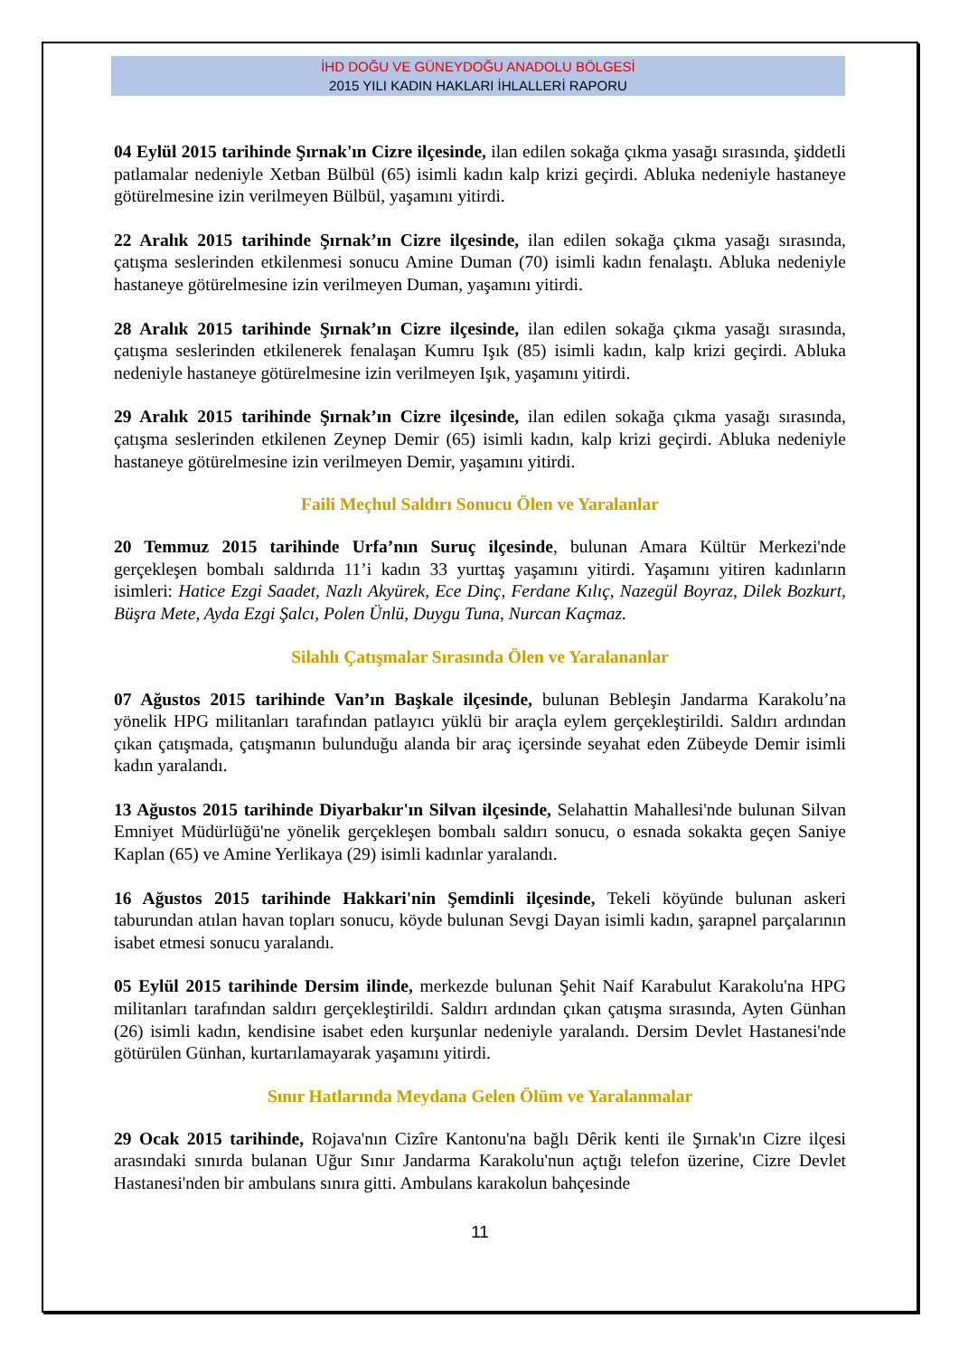İHD DOĞU VE GÜNEYDOĞU ANADOLU BÖLGESİ
2015 YILI KADIN HAKLARI İHLALLERİ RAPORU
04 Eylül 2015 tarihinde Şırnak'ın Cizre ilçesinde, ilan edilen sokağa çıkma yasağı sırasında, şiddetli patlamalar nedeniyle Xetban Bülbül (65) isimli kadın kalp krizi geçirdi. Abluka nedeniyle hastaneye götürelmesine izin verilmeyen Bülbül, yaşamını yitirdi.
22 Aralık 2015 tarihinde Şırnak’ın Cizre ilçesinde, ilan edilen sokağa çıkma yasağı sırasında, çatışma seslerinden etkilenmesi sonucu Amine Duman (70) isimli kadın fenalaştı. Abluka nedeniyle hastaneye götürelmesine izin verilmeyen Duman, yaşamını yitirdi.
28 Aralık 2015 tarihinde Şırnak’ın Cizre ilçesinde, ilan edilen sokağa çıkma yasağı sırasında, çatışma seslerinden etkilenerek fenalaşan Kumru Işık (85) isimli kadın, kalp krizi geçirdi. Abluka nedeniyle hastaneye götürelmesine izin verilmeyen Işık, yaşamını yitirdi.
29 Aralık 2015 tarihinde Şırnak’ın Cizre ilçesinde, ilan edilen sokağa çıkma yasağı sırasında, çatışma seslerinden etkilenen Zeynep Demir (65) isimli kadın, kalp krizi geçirdi. Abluka nedeniyle hastaneye götürelmesine izin verilmeyen Demir, yaşamını yitirdi.
Faili Meçhul Saldırı Sonucu Ölen ve Yaralanlar
20 Temmuz 2015 tarihinde Urfa’nın Suruç ilçesinde, bulunan Amara Kültür Merkezi'nde gerçekleşen bombalı saldırıda 11’i kadın 33 yurttaş yaşamını yitirdi. Yaşamını yitiren kadınların isimleri: Hatice Ezgi Saadet, Nazlı Akyürek, Ece Dinç, Ferdane Kılıç, Nazegül Boyraz, Dilek Bozkurt, Büşra Mete, Ayda Ezgi Şalcı, Polen Ünlü, Duygu Tuna, Nurcan Kaçmaz.
Silahlı Çatışmalar Sırasında Ölen ve Yaralananlar
07 Ağustos 2015 tarihinde Van’ın Başkale ilçesinde, bulunan Bebleşin Jandarma Karakolu’na yönelik HPG militanları tarafından patlayıcı yüklü bir araçla eylem gerçekleştirildi. Saldırı ardından çıkan çatışmada, çatışmanın bulunduğu alanda bir araç içersinde seyahat eden Zübeyde Demir isimli kadın yaralandı.
13 Ağustos 2015 tarihinde Diyarbakır'ın Silvan ilçesinde, Selahattin Mahallesi'nde bulunan Silvan Emniyet Müdürlüğü'ne yönelik gerçekleşen bombalı saldırı sonucu, o esnada sokakta geçen Saniye Kaplan (65) ve Amine Yerlikaya (29) isimli kadınlar yaralandı.
16 Ağustos 2015 tarihinde Hakkari'nin Şemdinli ilçesinde, Tekeli köyünde bulunan askeri taburundan atılan havan topları sonucu, köyde bulunan Sevgi Dayan isimli kadın, şarapnel parçalarının isabet etmesi sonucu yaralandı.
05 Eylül 2015 tarihinde Dersim ilinde, merkezde bulunan Şehit Naif Karabulut Karakolu'na HPG militanları tarafından saldırı gerçekleştirildi. Saldırı ardından çıkan çatışma sırasında, Ayten Günhan (26) isimli kadın, kendisine isabet eden kurşunlar nedeniyle yaralandı. Dersim Devlet Hastanesi'nde götürülen Günhan, kurtarılamayarak yaşamını yitirdi.
Sınır Hatlarında Meydana Gelen Ölüm ve Yaralanmalar
29 Ocak 2015 tarihinde, Rojava'nın Cizîre Kantonu'na bağlı Dêrik kenti ile Şırnak'ın Cizre ilçesi arasındaki sınırda bulanan Uğur Sınır Jandarma Karakolu'nun açtığı telefon üzerine, Cizre Devlet Hastanesi'nden bir ambulans sınıra gitti. Ambulans karakolun bahçesinde
11